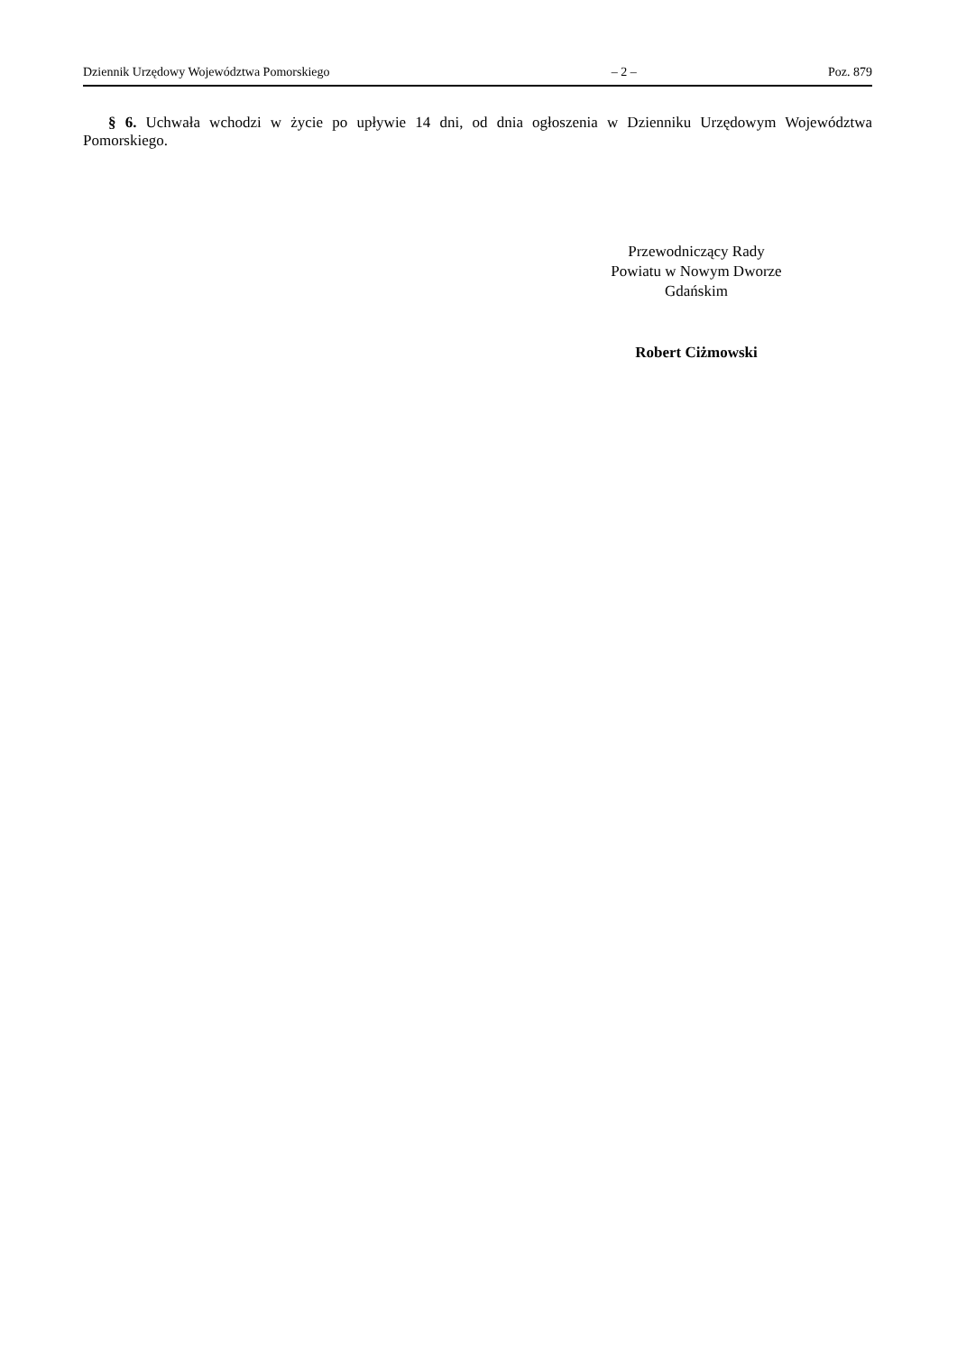Dziennik Urzędowy Województwa Pomorskiego – 2 – Poz. 879
§ 6. Uchwała wchodzi w życie po upływie 14 dni, od dnia ogłoszenia w Dzienniku Urzędowym Województwa Pomorskiego.
Przewodniczący Rady
Powiatu w Nowym Dworze
Gdańskim
Robert Ciżmowski